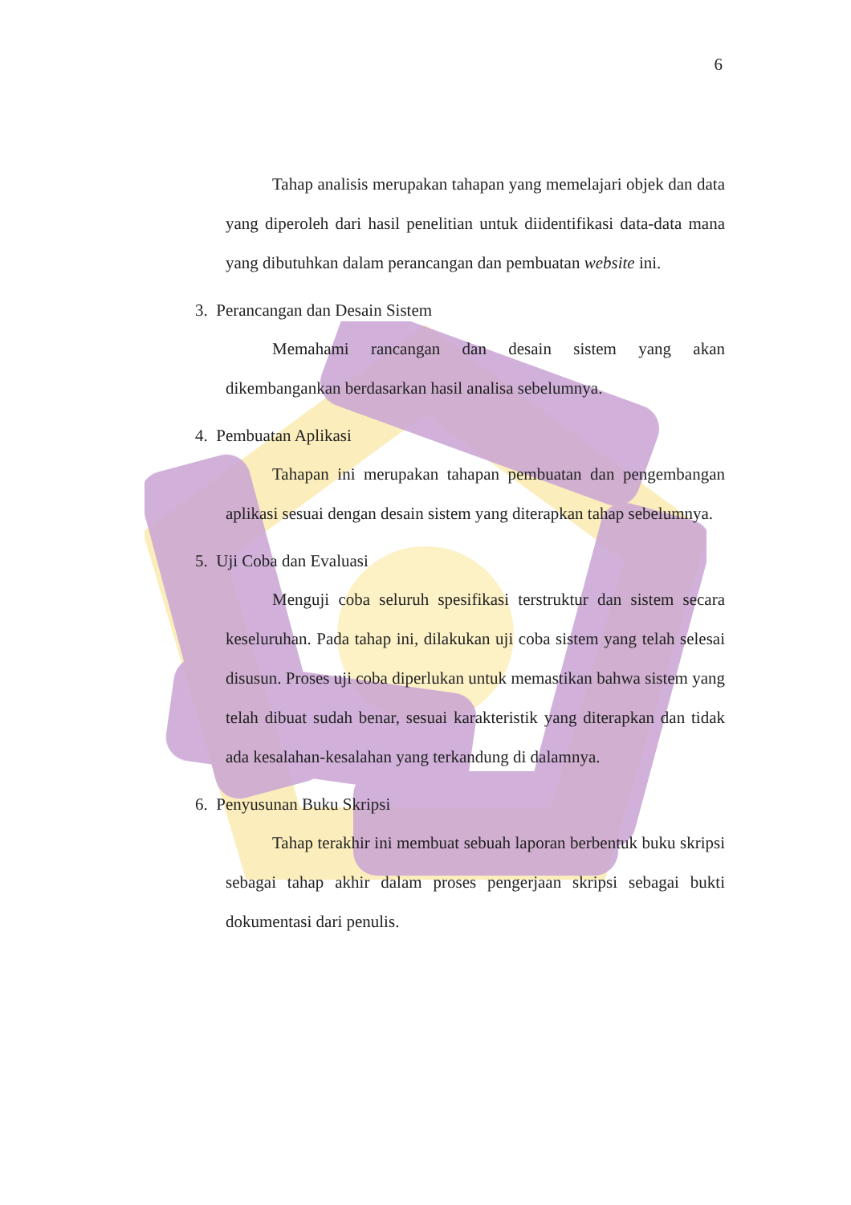6
Tahap analisis merupakan tahapan yang memelajari objek dan data yang diperoleh dari hasil penelitian untuk diidentifikasi data-data mana yang dibutuhkan dalam perancangan dan pembuatan website ini.
3. Perancangan dan Desain Sistem
Memahami rancangan dan desain sistem yang akan dikembangankan berdasarkan hasil analisa sebelumnya.
4. Pembuatan Aplikasi
Tahapan ini merupakan tahapan pembuatan dan pengembangan aplikasi sesuai dengan desain sistem yang diterapkan tahap sebelumnya.
5. Uji Coba dan Evaluasi
Menguji coba seluruh spesifikasi terstruktur dan sistem secara keseluruhan. Pada tahap ini, dilakukan uji coba sistem yang telah selesai disusun. Proses uji coba diperlukan untuk memastikan bahwa sistem yang telah dibuat sudah benar, sesuai karakteristik yang diterapkan dan tidak ada kesalahan-kesalahan yang terkandung di dalamnya.
6. Penyusunan Buku Skripsi
Tahap terakhir ini membuat sebuah laporan berbentuk buku skripsi sebagai tahap akhir dalam proses pengerjaan skripsi sebagai bukti dokumentasi dari penulis.